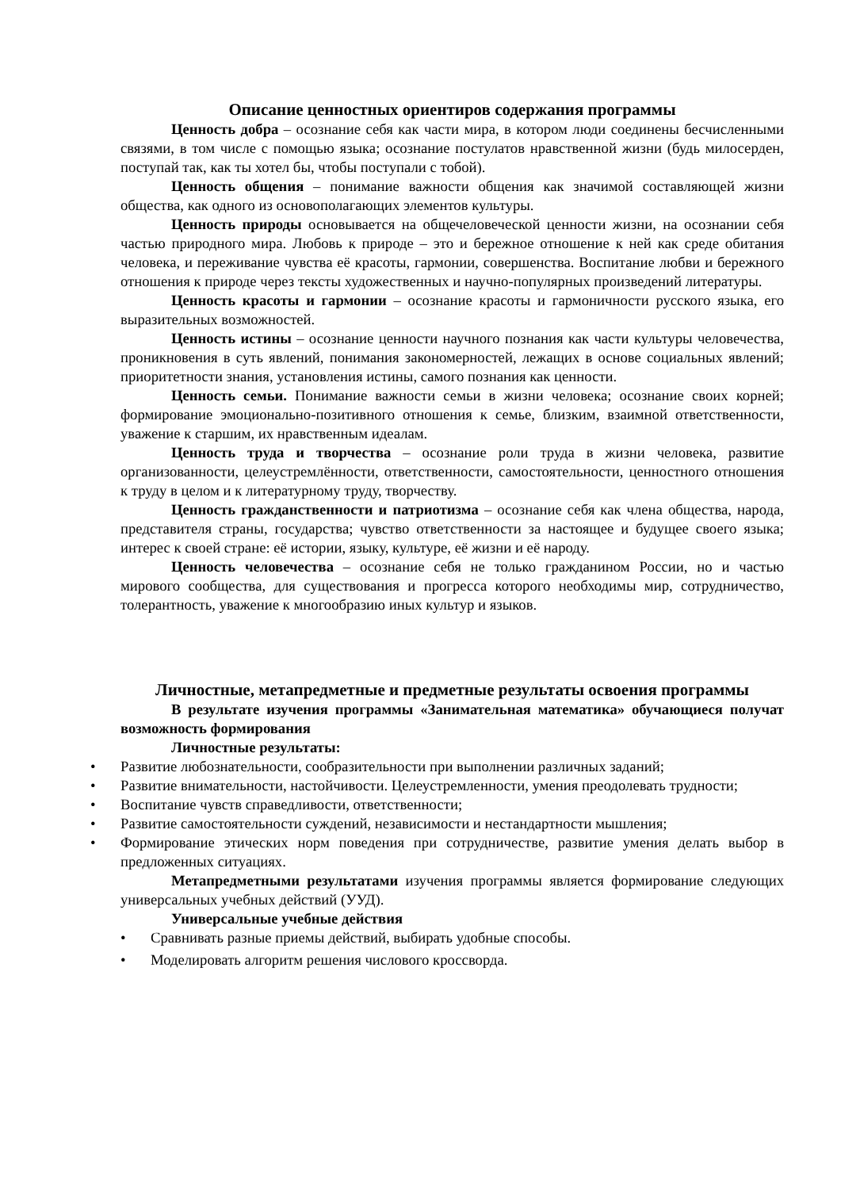Описание ценностных ориентиров содержания программы
Ценность добра – осознание себя как части мира, в котором люди соединены бесчисленными связями, в том числе с помощью языка; осознание постулатов нравственной жизни (будь милосерден, поступай так, как ты хотел бы, чтобы поступали с тобой).
Ценность общения – понимание важности общения как значимой составляющей жизни общества, как одного из основополагающих элементов культуры.
Ценность природы основывается на общечеловеческой ценности жизни, на осознании себя частью природного мира. Любовь к природе – это и бережное отношение к ней как среде обитания человека, и переживание чувства её красоты, гармонии, совершенства. Воспитание любви и бережного отношения к природе через тексты художественных и научно-популярных произведений литературы.
Ценность красоты и гармонии – осознание красоты и гармоничности русского языка, его выразительных возможностей.
Ценность истины – осознание ценности научного познания как части культуры человечества, проникновения в суть явлений, понимания закономерностей, лежащих в основе социальных явлений; приоритетности знания, установления истины, самого познания как ценности.
Ценность семьи. Понимание важности семьи в жизни человека; осознание своих корней; формирование эмоционально-позитивного отношения к семье, близким, взаимной ответственности, уважение к старшим, их нравственным идеалам.
Ценность труда и творчества – осознание роли труда в жизни человека, развитие организованности, целеустремлённости, ответственности, самостоятельности, ценностного отношения к труду в целом и к литературному труду, творчеству.
Ценность гражданственности и патриотизма – осознание себя как члена общества, народа, представителя страны, государства; чувство ответственности за настоящее и будущее своего языка; интерес к своей стране: её истории, языку, культуре, её жизни и её народу.
Ценность человечества – осознание себя не только гражданином России, но и частью мирового сообщества, для существования и прогресса которого необходимы мир, сотрудничество, толерантность, уважение к многообразию иных культур и языков.
Личностные, метапредметные и предметные результаты освоения программы
В результате изучения программы «Занимательная математика» обучающиеся получат возможность формирования
Личностные результаты:
• Развитие любознательности, сообразительности при выполнении различных заданий;
• Развитие внимательности, настойчивости. Целеустремленности, умения преодолевать трудности;
• Воспитание чувств справедливости, ответственности;
• Развитие самостоятельности суждений, независимости и нестандартности мышления;
• Формирование этических норм поведения при сотрудничестве, развитие умения делать выбор в предложенных ситуациях.
Метапредметными результатами изучения программы является формирование следующих универсальных учебных действий (УУД).
Универсальные учебные действия
• Сравнивать разные приемы действий, выбирать удобные способы.
• Моделировать алгоритм решения числового кроссворда.